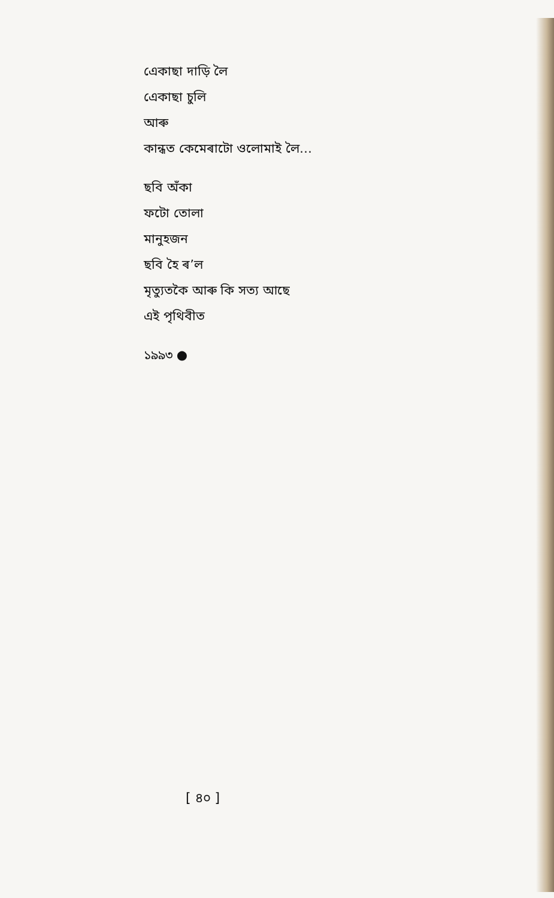এেকাছা দাড়ি লৈ
এেকাছা চুলি
আৰু
কান্ধত কেমেৰাটো ওলোমাই লৈ…
ছবি অঁকা
ফটো তোলা
মানুহজন
ছবি হৈ ৰ’ল
মৃত্যুতকৈ আৰু কি সত্য আছে
এই পৃথিবীত
১৯৯৩ ●
[ ৪০ ]